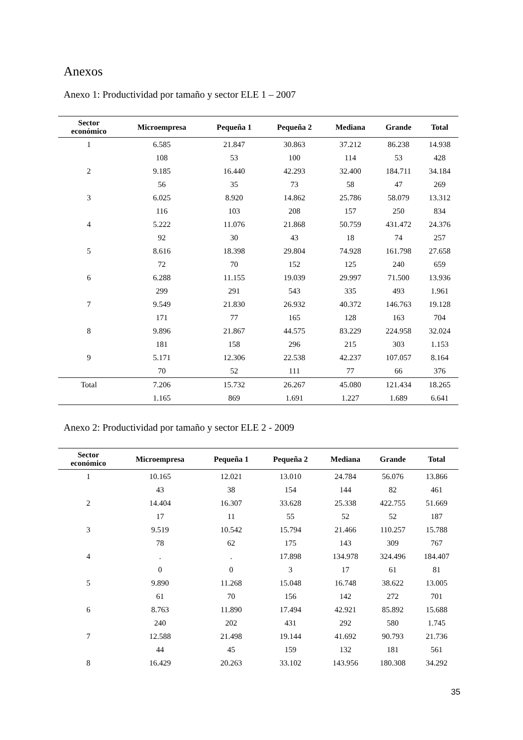Anexos
Anexo 1: Productividad por tamaño y sector ELE 1 – 2007
| Sector económico | Microempresa | Pequeña 1 | Pequeña 2 | Mediana | Grande | Total |
| --- | --- | --- | --- | --- | --- | --- |
| 1 | 6.585 | 21.847 | 30.863 | 37.212 | 86.238 | 14.938 |
| | 108 | 53 | 100 | 114 | 53 | 428 |
| 2 | 9.185 | 16.440 | 42.293 | 32.400 | 184.711 | 34.184 |
| | 56 | 35 | 73 | 58 | 47 | 269 |
| 3 | 6.025 | 8.920 | 14.862 | 25.786 | 58.079 | 13.312 |
| | 116 | 103 | 208 | 157 | 250 | 834 |
| 4 | 5.222 | 11.076 | 21.868 | 50.759 | 431.472 | 24.376 |
| | 92 | 30 | 43 | 18 | 74 | 257 |
| 5 | 8.616 | 18.398 | 29.804 | 74.928 | 161.798 | 27.658 |
| | 72 | 70 | 152 | 125 | 240 | 659 |
| 6 | 6.288 | 11.155 | 19.039 | 29.997 | 71.500 | 13.936 |
| | 299 | 291 | 543 | 335 | 493 | 1.961 |
| 7 | 9.549 | 21.830 | 26.932 | 40.372 | 146.763 | 19.128 |
| | 171 | 77 | 165 | 128 | 163 | 704 |
| 8 | 9.896 | 21.867 | 44.575 | 83.229 | 224.958 | 32.024 |
| | 181 | 158 | 296 | 215 | 303 | 1.153 |
| 9 | 5.171 | 12.306 | 22.538 | 42.237 | 107.057 | 8.164 |
| | 70 | 52 | 111 | 77 | 66 | 376 |
| Total | 7.206 | 15.732 | 26.267 | 45.080 | 121.434 | 18.265 |
| | 1.165 | 869 | 1.691 | 1.227 | 1.689 | 6.641 |
Anexo 2: Productividad por tamaño y sector ELE 2 - 2009
| Sector económico | Microempresa | Pequeña 1 | Pequeña 2 | Mediana | Grande | Total |
| --- | --- | --- | --- | --- | --- | --- |
| 1 | 10.165 | 12.021 | 13.010 | 24.784 | 56.076 | 13.866 |
| | 43 | 38 | 154 | 144 | 82 | 461 |
| 2 | 14.404 | 16.307 | 33.628 | 25.338 | 422.755 | 51.669 |
| | 17 | 11 | 55 | 52 | 52 | 187 |
| 3 | 9.519 | 10.542 | 15.794 | 21.466 | 110.257 | 15.788 |
| | 78 | 62 | 175 | 143 | 309 | 767 |
| 4 | . | . | 17.898 | 134.978 | 324.496 | 184.407 |
| | 0 | 0 | 3 | 17 | 61 | 81 |
| 5 | 9.890 | 11.268 | 15.048 | 16.748 | 38.622 | 13.005 |
| | 61 | 70 | 156 | 142 | 272 | 701 |
| 6 | 8.763 | 11.890 | 17.494 | 42.921 | 85.892 | 15.688 |
| | 240 | 202 | 431 | 292 | 580 | 1.745 |
| 7 | 12.588 | 21.498 | 19.144 | 41.692 | 90.793 | 21.736 |
| | 44 | 45 | 159 | 132 | 181 | 561 |
| 8 | 16.429 | 20.263 | 33.102 | 143.956 | 180.308 | 34.292 |
35